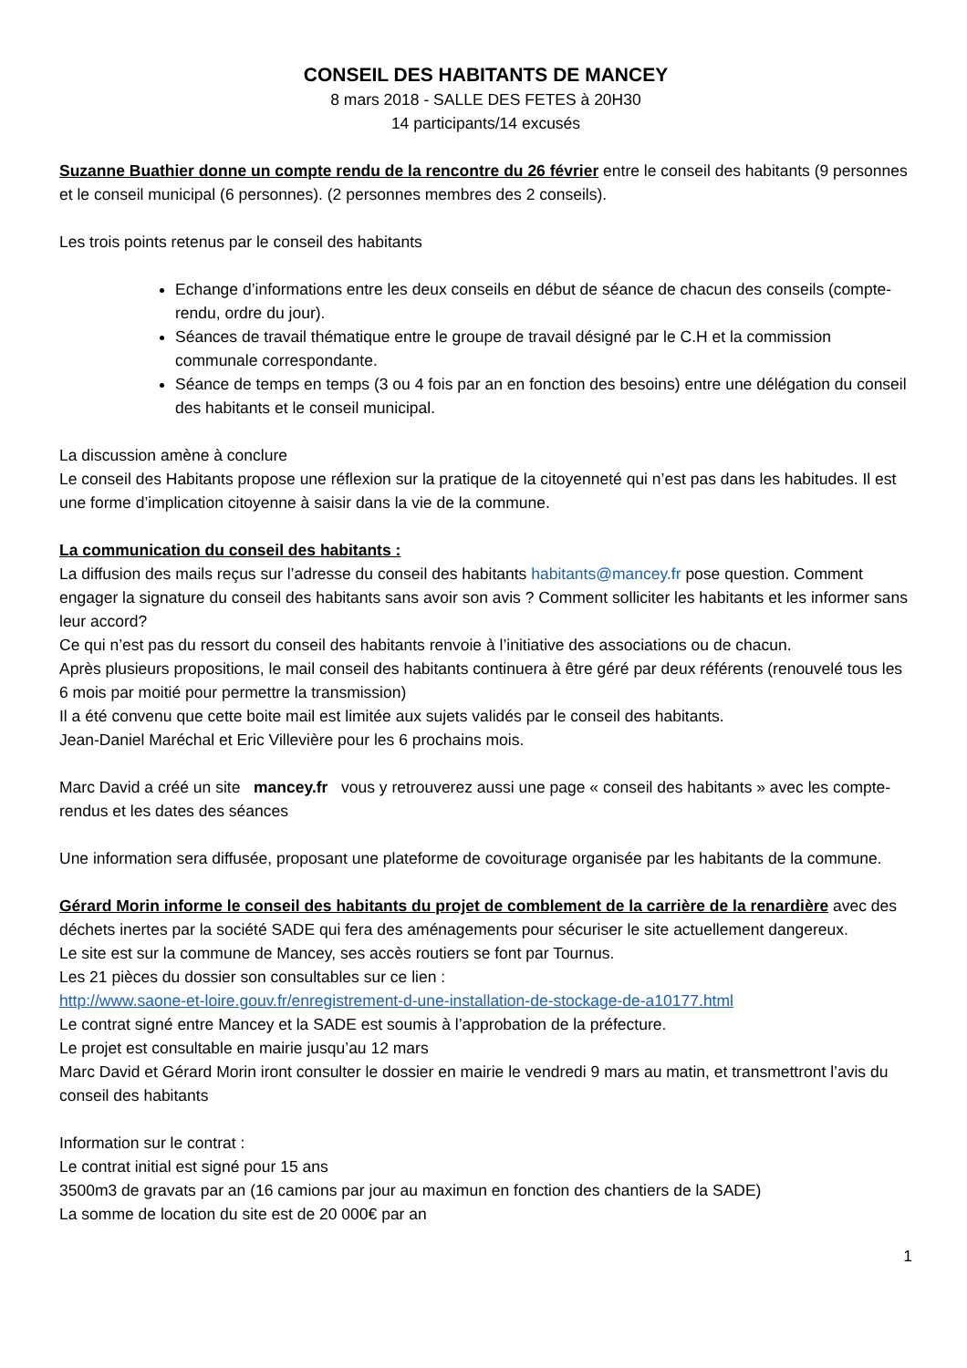CONSEIL DES HABITANTS DE MANCEY
8 mars 2018 - SALLE DES FETES à 20H30
14 participants/14 excusés
Suzanne Buathier donne un compte rendu de la rencontre du 26 février entre le conseil des habitants (9 personnes et le conseil municipal (6 personnes). (2 personnes membres des 2 conseils).
Les trois points retenus par le conseil des habitants
Echange d’informations entre les deux conseils en début de séance de chacun des conseils (compte-rendu, ordre du jour).
Séances de travail thématique entre le groupe de travail désigné par le C.H et la commission communale correspondante.
Séance de temps en temps (3 ou 4 fois par an en fonction des besoins) entre une délégation du conseil des habitants et le conseil municipal.
La discussion amène à conclure
Le conseil des Habitants propose une réflexion sur la pratique de la citoyenneté qui n’est pas dans les habitudes. Il est une forme d’implication citoyenne à saisir dans la vie de la commune.
La communication du conseil des habitants :
La diffusion des mails reçus sur l’adresse du conseil des habitants habitants@mancey.fr pose question. Comment engager la signature du conseil des habitants sans avoir son avis ? Comment solliciter les habitants et les informer sans leur accord?
Ce qui n’est pas du ressort du conseil des habitants renvoie à l’initiative des associations ou de chacun.
Après plusieurs propositions, le mail conseil des habitants continuera à être géré par deux référents (renouvelé tous les 6 mois par moitié pour permettre la transmission)
Il a été convenu que cette boite mail est limitée aux sujets validés par le conseil des habitants.
Jean-Daniel Maréchal et Eric Villevière pour les 6 prochains mois.
Marc David a créé un site mancey.fr vous y retrouverez aussi une page « conseil des habitants » avec les compte-rendus et les dates des séances
Une information sera diffusée, proposant une plateforme de covoiturage organisée par les habitants de la commune.
Gérard Morin informe le conseil des habitants du projet de comblement de la carrière de la renardière avec des déchets inertes par la société SADE qui fera des aménagements pour sécuriser le site actuellement dangereux.
Le site est sur la commune de Mancey, ses accès routiers se font par Tournus.
Les 21 pièces du dossier son consultables sur ce lien :
http://www.saone-et-loire.gouv.fr/enregistrement-d-une-installation-de-stockage-de-a10177.html
Le contrat signé entre Mancey et la SADE est soumis à l’approbation de la préfecture.
Le projet est consultable en mairie jusqu’au 12 mars
Marc David et Gérard Morin iront consulter le dossier en mairie le vendredi 9 mars au matin, et transmettront l’avis du conseil des habitants
Information sur le contrat :
Le contrat initial est signé pour 15 ans
3500m3 de gravats par an (16 camions par jour au maximun en fonction des chantiers de la SADE)
La somme de location du site est de 20 000€ par an
1